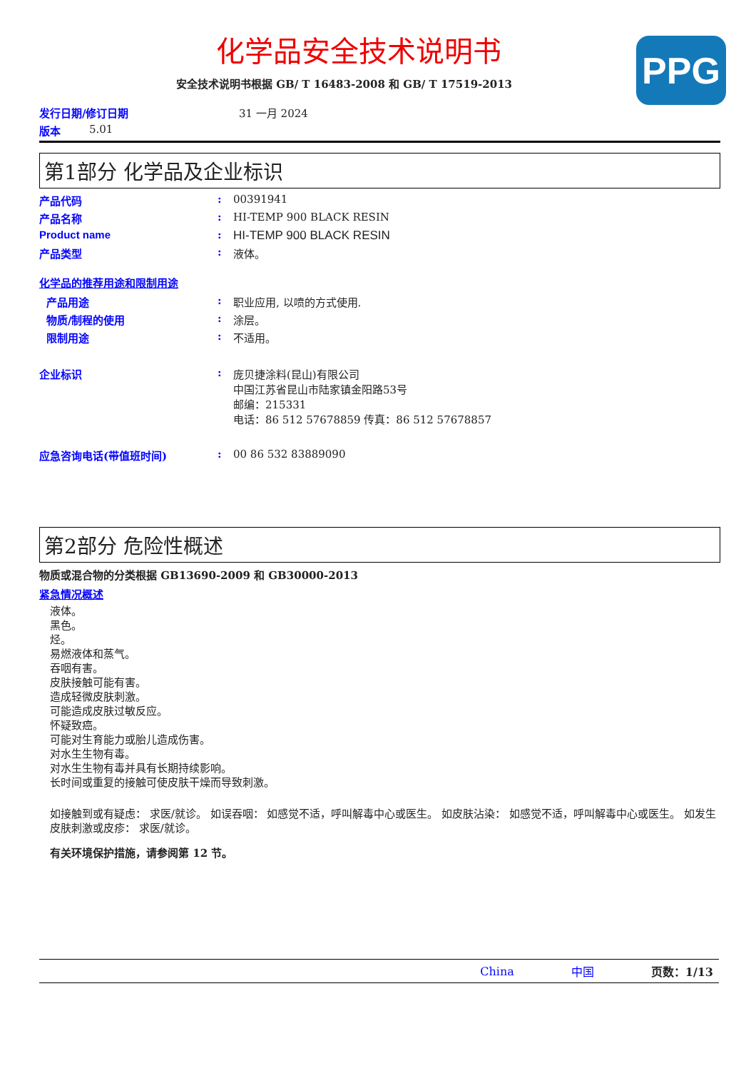PPG
化学品安全技术说明书
安全技术说明书根据 GB/ T 16483-2008 和 GB/ T 17519-2013
发行日期/修订日期 31 一月 2024
版本 5.01
第1部分 化学品及企业标识
产品代码: 00391941
产品名称: HI-TEMP 900 BLACK RESIN
Product name: HI-TEMP 900 BLACK RESIN
产品类型: 液体。
化学品的推荐用途和限制用途
产品用途: 职业应用, 以喷的方式使用.
物质/制程的使用: 涂层。
限制用途: 不适用。
企业标识: 庞贝捷涂料(昆山)有限公司
中国江苏省昆山市陆家镇金阳路53号
邮编：215331
电话：86 512 57678859 传真：86 512 57678857
应急咨询电话(带值班时间): 00 86 532 83889090
第2部分 危险性概述
物质或混合物的分类根据 GB13690-2009 和 GB30000-2013
紧急情况概述
液体。
黑色。
烃。
易燃液体和蒸气。
吞咽有害。
皮肤接触可能有害。
造成轻微皮肤刺激。
可能造成皮肤过敏反应。
怀疑致癌。
可能对生育能力或胎儿造成伤害。
对水生生物有毒。
对水生生物有毒并具有长期持续影响。
长时间或重复的接触可使皮肤干燥而导致刺激。
如接触到或有疑虑： 求医/就诊。 如误吞咽： 如感觉不适，呼叫解毒中心或医生。 如皮肤沾染： 如感觉不适，呼叫解毒中心或医生。 如发生皮肤刺激或皮疹： 求医/就诊。
有关环境保护措施，请参阅第 12 节。
China 中国 页数：1/13